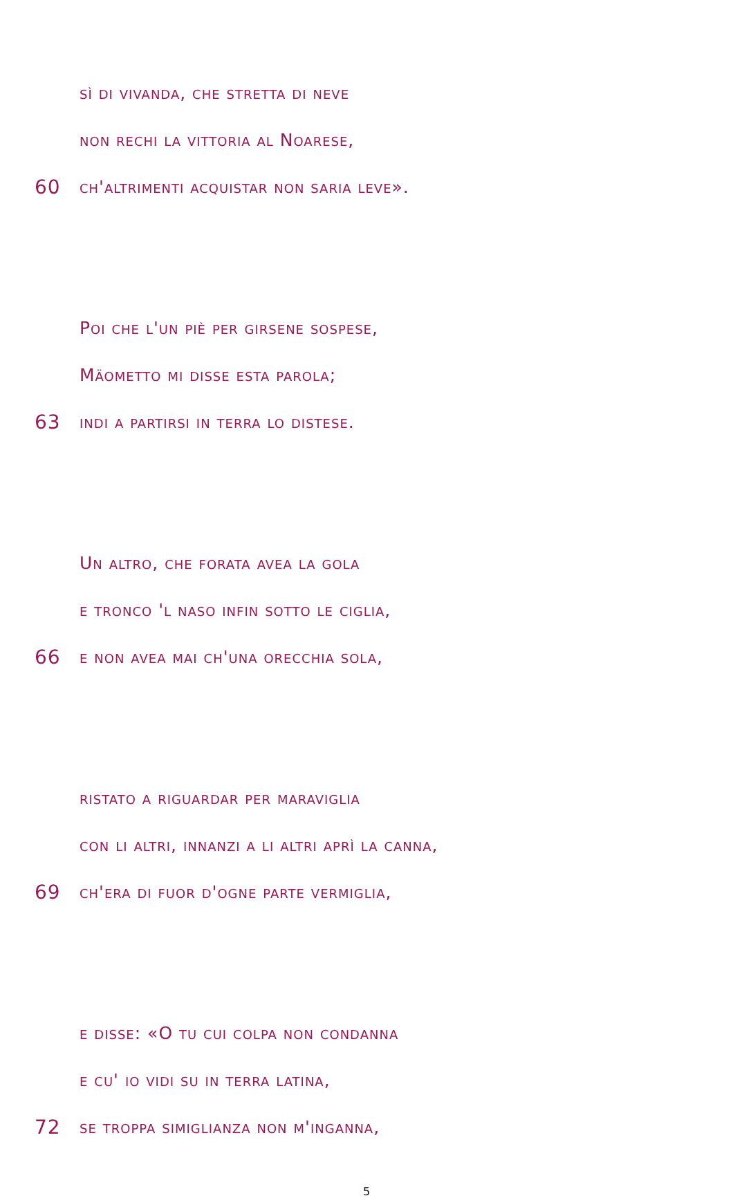sì di vivanda, che stretta di neve
non rechi la vittoria al Noarese,
60 ch'altrimenti acquistar non saria leve».
Poi che l'un piè per girsene sospese,
Mäometto mi disse esta parola;
63 indi a partirsi in terra lo distese.
Un altro, che forata avea la gola
e tronco 'l naso infin sotto le ciglia,
66 e non avea mai ch'una orecchia sola,
ristato a riguardar per maraviglia
con li altri, innanzi a li altri aprì la canna,
69 ch'era di fuor d'ogne parte vermiglia,
e disse: «O tu cui colpa non condanna
e cu' io vidi su in terra latina,
72 se troppa simiglianza non m'inganna,
5